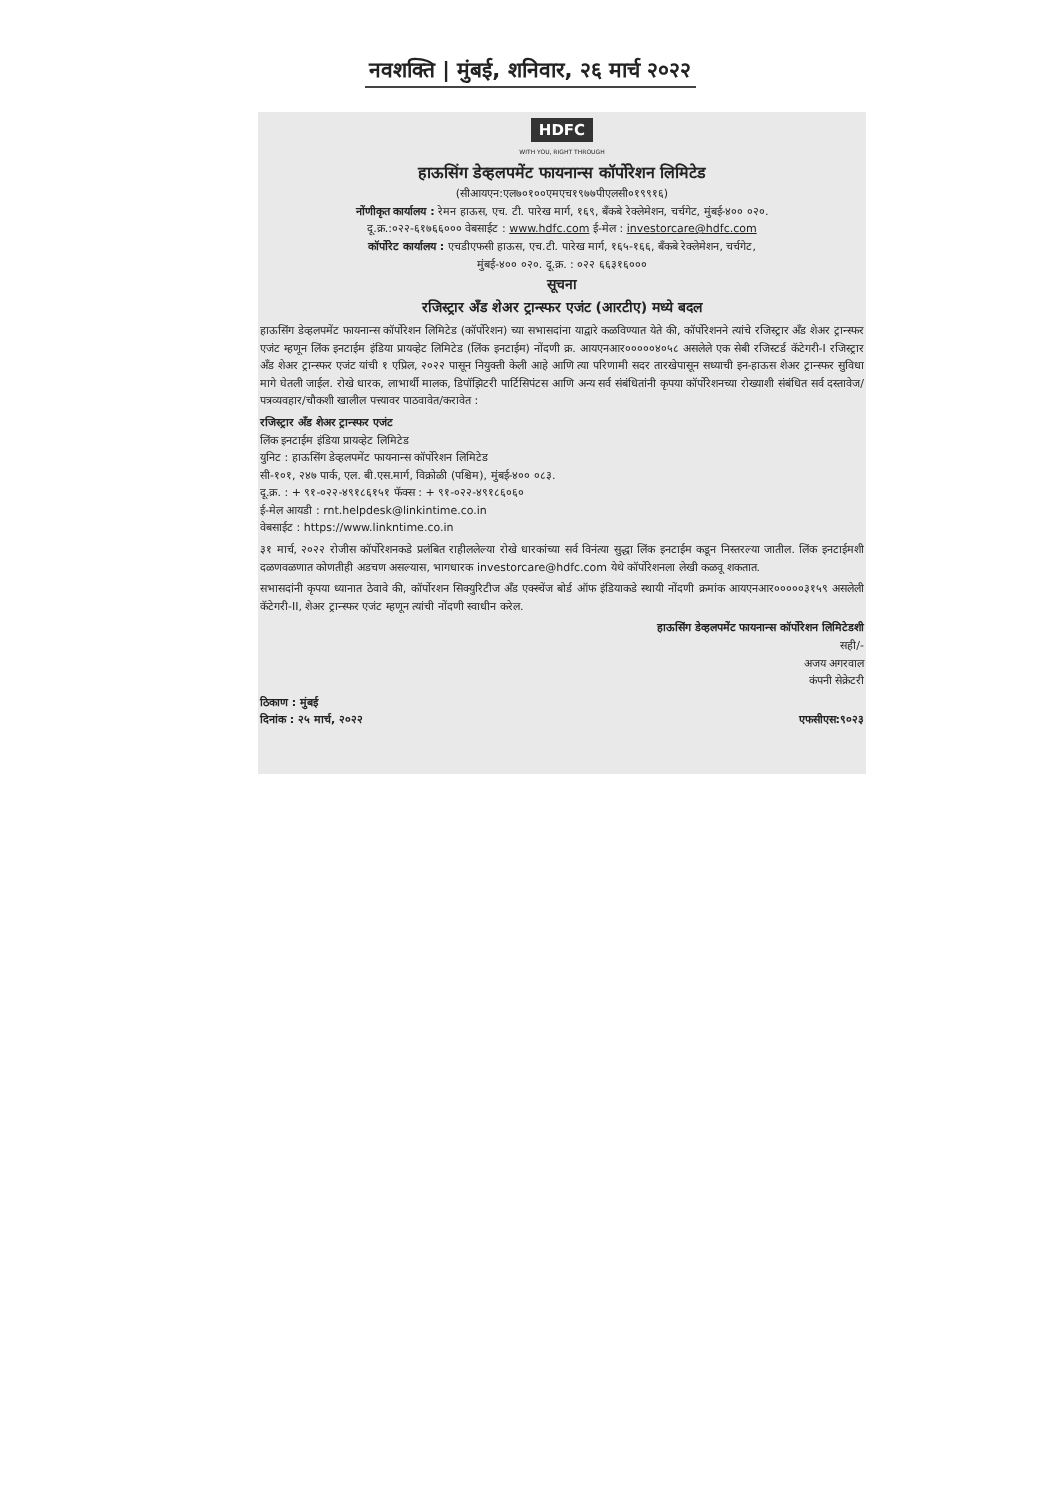नवशक्ति | मुंबई, शनिवार, २६ मार्च २०२२
HDFC
WITH YOU, RIGHT THROUGH
हाऊसिंग डेव्हलपमेंट फायनान्स कॉर्पोरेशन लिमिटेड
(सीआयएन:एल७०१००एमएच१९७७पीएलसी०१९९१६)
नोंणीकृत कार्यालय : रेमन हाऊस, एच. टी. पारेख मार्ग, १६९, बँकबे रेक्लेमेशन, चर्चगेट, मुंबई-४०० ०२०.
दू.क्र.:०२२-६१७६६००० वेबसाईट : www.hdfc.com ई-मेल : investorcare@hdfc.com
कॉर्पोरेट कार्यालय : एचडीएफसी हाऊस, एच.टी. पारेख मार्ग, १६५-१६६, बँकबे रेक्लेमेशन, चर्चगेट,
मुंबई-४०० ०२०. दू.क्र. : ०२२ ६६३१६०००
सूचना
रजिस्ट्रार अँड शेअर ट्रान्स्फर एजंट (आरटीए) मध्ये बदल
हाऊसिंग डेव्हलपमेंट फायनान्स कॉर्पोरेशन लिमिटेड (कॉर्पोरेशन) च्या सभासदांना याद्वारे कळविण्यात येते की, कॉर्पोरेशनने त्यांचे रजिस्ट्रार अँड शेअर ट्रान्स्फर एजंट म्हणून लिंक इनटाईम इंडिया प्रायव्हेट लिमिटेड (लिंक इनटाईम) नोंदणी क्र. आयएनआर०००००४०५८ असलेले एक सेबी रजिस्टर्ड कॅटेगरी-I रजिस्ट्रार अँड शेअर ट्रान्स्फर एजंट यांची १ एप्रिल, २०२२ पासून नियुक्ती केली आहे आणि त्या परिणामी सदर तारखेपासून सध्याची इन-हाऊस शेअर ट्रान्स्फर सुविधा मागे घेतली जाईल. रोखे धारक, लाभार्थी मालक, डिपॉझिटरी पार्टिसिपंटस आणि अन्य सर्व संबंधितांनी कृपया कॉर्पोरेशनच्या रोख्याशी संबंधित सर्व दस्तावेज/पत्रव्यवहार/चौकशी खालील पत्त्यावर पाठवावेत/करावेत :
रजिस्ट्रार अँड शेअर ट्रान्स्फर एजंट
लिंक इनटाईम इंडिया प्रायव्हेट लिमिटेड
युनिट : हाऊसिंग डेव्हलपमेंट फायनान्स कॉर्पोरेशन लिमिटेड
सी-१०१, २४७ पार्क, एल. बी.एस.मार्ग, विक्रोळी (पश्चिम), मुंबई-४०० ०८३.
दू.क्र. : + ९१-०२२-४९१८६१५१ फॅक्स : + ९१-०२२-४९१८६०६०
ई-मेल आयडी : rnt.helpdesk@linkintime.co.in
वेबसाईट : https://www.linkntime.co.in
३१ मार्च, २०२२ रोजीस कॉर्पोरेशनकडे प्रलंबित राहीललेल्या रोखे धारकांच्या सर्व विनंत्या सुद्धा लिंक इनटाईम कडून निस्तरल्या जातील. लिंक इनटाईमशी दळणवळणात कोणतीही अडचण असल्यास, भागधारक investorcare@hdfc.com येथे कॉर्पोरेशनला लेखी कळवू शकतात.
सभासदांनी कृपया ध्यानात ठेवावे की, कॉर्पोरशन सिक्युरिटीज अँड एक्स्चेंज बोर्ड ऑफ इंडियाकडे स्थायी नोंदणी क्रमांक आयएनआर०००००३१५९ असलेली कॅटेगरी-II, शेअर ट्रान्स्फर एजंट म्हणून त्यांची नोंदणी स्वाधीन करेल.
हाऊसिंग डेव्हलपमेंट फायनान्स कॉर्पोरेशन लिमिटेडशी
सही/-
अजय अगरवाल
कंपनी सेक्रेटरी
ठिकाण : मुंबई
दिनांक : २५ मार्च, २०२२ एफसीएस:९०२३